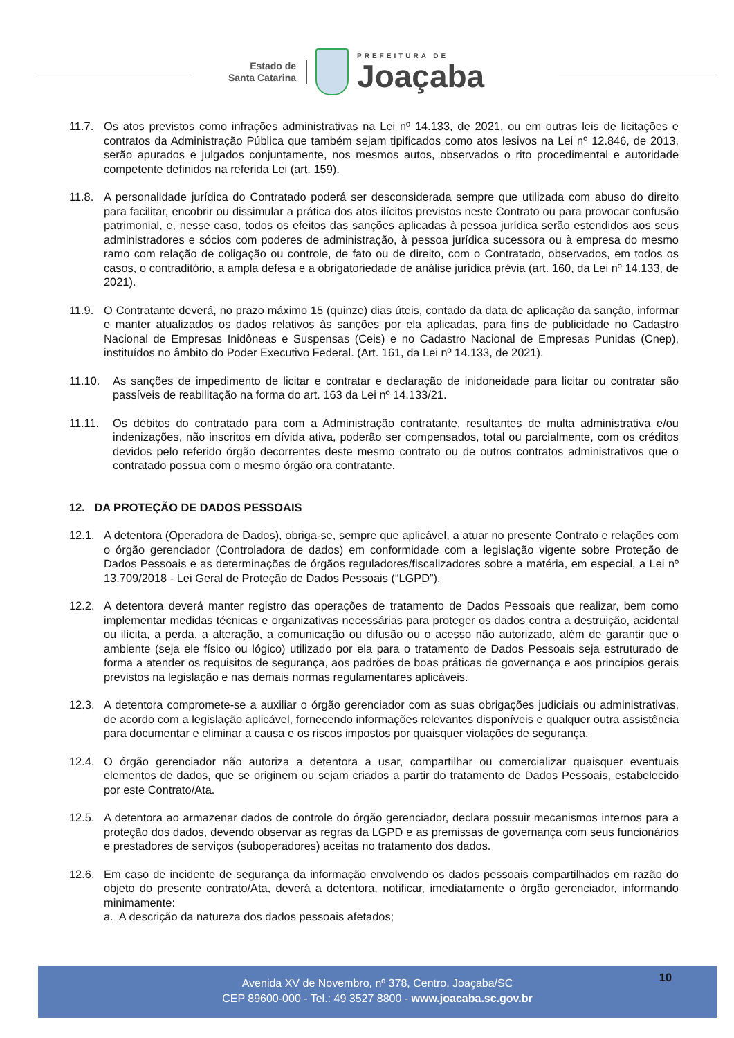Estado de
Santa Catarina
PREFEITURA DE
Joaçaba
11.7. Os atos previstos como infrações administrativas na Lei nº 14.133, de 2021, ou em outras leis de licitações e contratos da Administração Pública que também sejam tipificados como atos lesivos na Lei nº 12.846, de 2013, serão apurados e julgados conjuntamente, nos mesmos autos, observados o rito procedimental e autoridade competente definidos na referida Lei (art. 159).
11.8. A personalidade jurídica do Contratado poderá ser desconsiderada sempre que utilizada com abuso do direito para facilitar, encobrir ou dissimular a prática dos atos ilícitos previstos neste Contrato ou para provocar confusão patrimonial, e, nesse caso, todos os efeitos das sanções aplicadas à pessoa jurídica serão estendidos aos seus administradores e sócios com poderes de administração, à pessoa jurídica sucessora ou à empresa do mesmo ramo com relação de coligação ou controle, de fato ou de direito, com o Contratado, observados, em todos os casos, o contraditório, a ampla defesa e a obrigatoriedade de análise jurídica prévia (art. 160, da Lei nº 14.133, de 2021).
11.9. O Contratante deverá, no prazo máximo 15 (quinze) dias úteis, contado da data de aplicação da sanção, informar e manter atualizados os dados relativos às sanções por ela aplicadas, para fins de publicidade no Cadastro Nacional de Empresas Inidôneas e Suspensas (Ceis) e no Cadastro Nacional de Empresas Punidas (Cnep), instituídos no âmbito do Poder Executivo Federal. (Art. 161, da Lei nº 14.133, de 2021).
11.10. As sanções de impedimento de licitar e contratar e declaração de inidoneidade para licitar ou contratar são passíveis de reabilitação na forma do art. 163 da Lei nº 14.133/21.
11.11. Os débitos do contratado para com a Administração contratante, resultantes de multa administrativa e/ou indenizações, não inscritos em dívida ativa, poderão ser compensados, total ou parcialmente, com os créditos devidos pelo referido órgão decorrentes deste mesmo contrato ou de outros contratos administrativos que o contratado possua com o mesmo órgão ora contratante.
12. DA PROTEÇÃO DE DADOS PESSOAIS
12.1. A detentora (Operadora de Dados), obriga-se, sempre que aplicável, a atuar no presente Contrato e relações com o órgão gerenciador (Controladora de dados) em conformidade com a legislação vigente sobre Proteção de Dados Pessoais e as determinações de órgãos reguladores/fiscalizadores sobre a matéria, em especial, a Lei nº 13.709/2018 - Lei Geral de Proteção de Dados Pessoais (“LGPD”).
12.2. A detentora deverá manter registro das operações de tratamento de Dados Pessoais que realizar, bem como implementar medidas técnicas e organizativas necessárias para proteger os dados contra a destruição, acidental ou ilícita, a perda, a alteração, a comunicação ou difusão ou o acesso não autorizado, além de garantir que o ambiente (seja ele físico ou lógico) utilizado por ela para o tratamento de Dados Pessoais seja estruturado de forma a atender os requisitos de segurança, aos padrões de boas práticas de governança e aos princípios gerais previstos na legislação e nas demais normas regulamentares aplicáveis.
12.3. A detentora compromete-se a auxiliar o órgão gerenciador com as suas obrigações judiciais ou administrativas, de acordo com a legislação aplicável, fornecendo informações relevantes disponíveis e qualquer outra assistência para documentar e eliminar a causa e os riscos impostos por quaisquer violações de segurança.
12.4. O órgão gerenciador não autoriza a detentora a usar, compartilhar ou comercializar quaisquer eventuais elementos de dados, que se originem ou sejam criados a partir do tratamento de Dados Pessoais, estabelecido por este Contrato/Ata.
12.5. A detentora ao armazenar dados de controle do órgão gerenciador, declara possuir mecanismos internos para a proteção dos dados, devendo observar as regras da LGPD e as premissas de governança com seus funcionários e prestadores de serviços (suboperadores) aceitas no tratamento dos dados.
12.6. Em caso de incidente de segurança da informação envolvendo os dados pessoais compartilhados em razão do objeto do presente contrato/Ata, deverá a detentora, notificar, imediatamente o órgão gerenciador, informando minimamente:
a. A descrição da natureza dos dados pessoais afetados;
Avenida XV de Novembro, nº 378, Centro, Joaçaba/SC
CEP 89600-000 - Tel.: 49 3527 8800 - www.joacaba.sc.gov.br
10